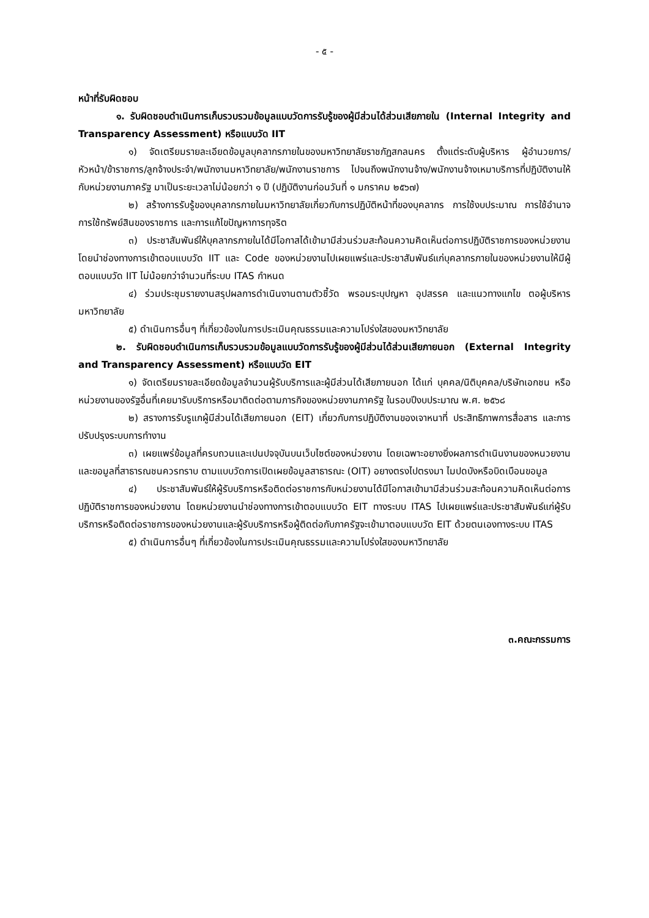- ๕ -
หน้าที่รับผิดชอบ
๑. รับผิดชอบดำเนินการเก็บรวบรวมข้อมูลแบบวัดการรับรู้ของผู้มีส่วนได้ส่วนเสียภายใน (Internal Integrity and Transparency Assessment) หรือแบบวัด IIT
๑) จัดเตรียมรายละเอียดข้อมูลบุคลากรภายในของมหาวิทยาลัยราชภัฏสกลนคร ตั้งแต่ระดับผู้บริหาร ผู้อำนวยการ/หัวหน้า/ข้าราชการ/ลูกจ้างประจำ/พนักงานมหาวิทยาลัย/พนักงานราชการ ไปจนถึงพนักงานจ้าง/พนักงานจ้างเหมาบริการที่ปฏิบัติงานให้กับหน่วยงานภาครัฐ มาเป็นระยะเวลาไม่น้อยกว่า ๑ ปี (ปฏิบัติงานก่อนวันที่ ๑ มกราคม ๒๕๖๗)
๒) สร้างการรับรู้ของบุคลากรภายในมหาวิทยาลัยเกี่ยวกับการปฏิบัติหน้าที่ของบุคลากร การใช้งบประมาณ การใช้อำนาจ การใช้ทรัพย์สินของราชการ และการแก้ไขปัญหาการทุจริต
๓) ประชาสัมพันธ์ให้บุคลากรภายในได้มีโอกาสได้เข้ามามีส่วนร่วมสะท้อนความคิดเห็นต่อการปฏิบัติราชการของหน่วยงาน โดยนำช่องทางการเข้าตอบแบบวัด IIT และ Code ของหน่วยงานไปเผยแพร่และประชาสัมพันธ์แก่บุคลากรภายในของหน่วยงานให้มีผู้ตอบแบบวัด IIT ไม่น้อยกว่าจำนวนที่ระบบ ITAS กำหนด
๔) ร่วมประชุมรายงานสรุปผลการดำเนินงานตามตัวชี้วัด พรอมระบุปญหา อุปสรรค และแนวทางแกไข ตอผู้บริหารมหาวิทยาลัย
๕) ดำเนินการอื่นๆ ที่เกี่ยวข้องในการประเมินคุณธรรมและความโปร่งใสของมหาวิทยาลัย
๒. รับผิดชอบดำเนินการเก็บรวบรวมข้อมูลแบบวัดการรับรู้ของผู้มีส่วนได้ส่วนเสียภายนอก (External Integrity and Transparency Assessment) หรือแบบวัด EIT
๑) จัดเตรียมรายละเอียดข้อมูลจำนวนผู้รับบริการและผู้มีส่วนได้เสียภายนอก ได้แก่ บุคคล/นิติบุคคล/บริษัทเอกชน หรือหน่วยงานของรัฐอื่นที่เคยมารับบริการหรือมาติดต่อตามภารกิจของหน่วยงานภาครัฐ ในรอบปีงบประมาณ พ.ศ. ๒๕๖๘
๒) สรางการรับรูแกผู้มีส่วนได้เสียภายนอก (EIT) เกี่ยวกับการปฏิบัติงานของเจาหนาที่ ประสิทธิภาพการสื่อสาร และการปรับปรุงระบบการทำงาน
๓) เผยแพร่ข้อมูลที่ครบถวนและเปนปจจุบันบนเว็บไซต์ของหน่วยงาน โดยเฉพาะอยางยิ่งผลการดำเนินงานของหนวยงานและขอมูลที่สาธารณชนควรทราบ ตามแบบวัดการเปิดเผยข้อมูลสาธารณะ (OIT) อยางตรงไปตรงมา ไมปดบังหรือบิดเบือนขอมูล
๔) ประชาสัมพันธ์ให้ผู้รับบริการหรือติดต่อราชการกับหน่วยงานได้มีโอกาสเข้ามามีส่วนร่วมสะท้อนความคิดเห็นต่อการปฏิบัติราชการของหน่วยงาน โดยหน่วยงานนำช่องทางการเข้าตอบแบบวัด EIT ทางระบบ ITAS ไปเผยแพร่และประชาสัมพันธ์แก่ผู้รับบริการหรือติดต่อราชการของหน่วยงานและผู้รับบริการหรือผู้ติดต่อกับภาครัฐจะเข้ามาตอบแบบวัด EIT ด้วยตนเองทางระบบ ITAS
๕) ดำเนินการอื่นๆ ที่เกี่ยวข้องในการประเมินคุณธรรมและความโปร่งใสของมหาวิทยาลัย
๓.คณะกรรมการ